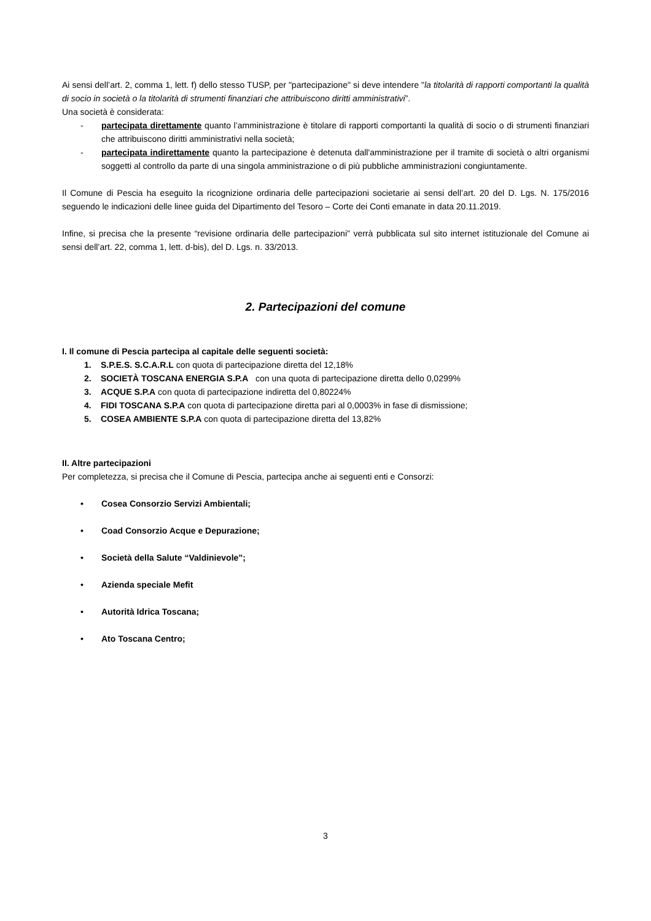Ai sensi dell’art. 2, comma 1, lett. f) dello stesso TUSP, per "partecipazione" si deve intendere "la titolarità di rapporti comportanti la qualità di socio in società o la titolarità di strumenti finanziari che attribuiscono diritti amministrativi”.
Una società è considerata:
- partecipata direttamente quanto l’amministrazione è titolare di rapporti comportanti la qualità di socio o di strumenti finanziari che attribuiscono diritti amministrativi nella società;
- partecipata indirettamente quanto la partecipazione è detenuta dall'amministrazione per il tramite di società o altri organismi soggetti al controllo da parte di una singola amministrazione o di più pubbliche amministrazioni congiuntamente.
Il Comune di Pescia ha eseguito la ricognizione ordinaria delle partecipazioni societarie ai sensi dell’art. 20 del D. Lgs. N. 175/2016 seguendo le indicazioni delle linee guida del Dipartimento del Tesoro – Corte dei Conti emanate in data 20.11.2019.
Infine, si precisa che la presente “revisione ordinaria delle partecipazioni” verrà pubblicata sul sito internet istituzionale del Comune ai sensi dell’art. 22, comma 1, lett. d-bis), del D. Lgs. n. 33/2013.
2. Partecipazioni del comune
I. Il comune di Pescia partecipa al capitale delle seguenti società:
1. S.P.E.S. S.C.A.R.L con quota di partecipazione diretta del 12,18%
2. SOCIETÀ TOSCANA ENERGIA S.P.A con una quota di partecipazione diretta dello 0,0299%
3. ACQUE S.P.A con quota di partecipazione indiretta del 0,80224%
4. FIDI TOSCANA S.P.A con quota di partecipazione diretta pari al 0,0003% in fase di dismissione;
5. COSEA AMBIENTE S.P.A con quota di partecipazione diretta del 13,82%
II. Altre partecipazioni
Per completezza, si precisa che il Comune di Pescia, partecipa anche ai seguenti enti e Consorzi:
• Cosea Consorzio Servizi Ambientali;
• Coad Consorzio Acque e Depurazione;
• Società della Salute “Valdinievole”;
• Azienda speciale Mefit
• Autorità Idrica Toscana;
• Ato Toscana Centro;
3